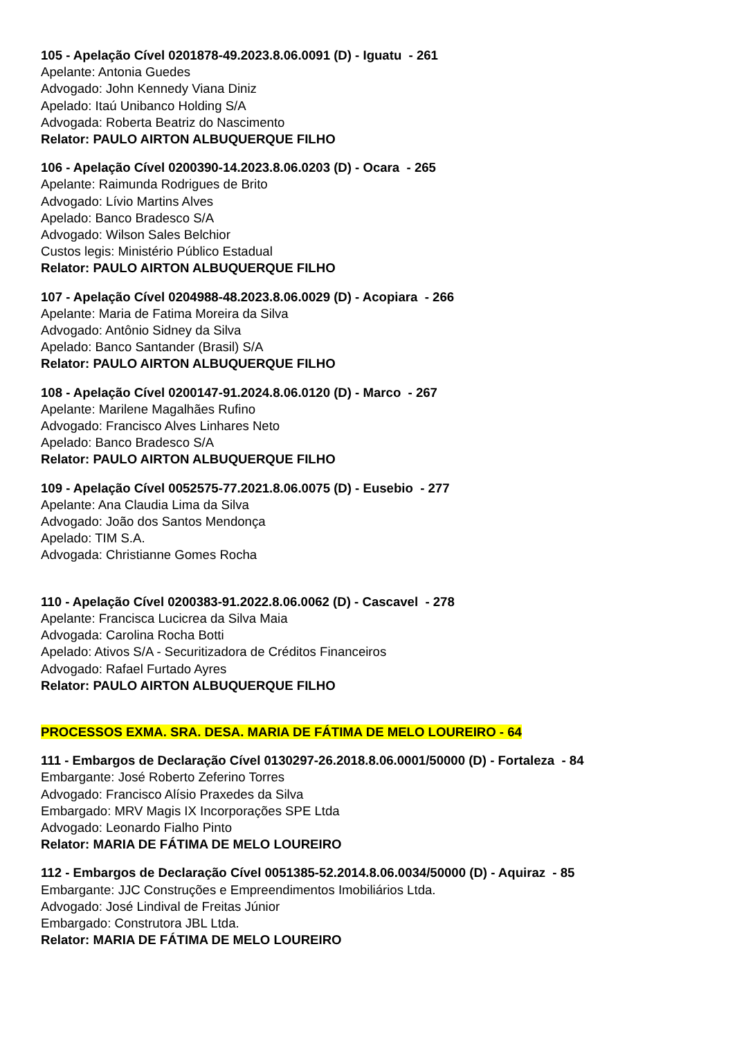105 - Apelação Cível 0201878-49.2023.8.06.0091 (D) - Iguatu - 261
Apelante: Antonia Guedes
Advogado: John Kennedy Viana Diniz
Apelado: Itaú Unibanco Holding S/A
Advogada: Roberta Beatriz do Nascimento
Relator: PAULO AIRTON ALBUQUERQUE FILHO
106 - Apelação Cível 0200390-14.2023.8.06.0203 (D) - Ocara - 265
Apelante: Raimunda Rodrigues de Brito
Advogado: Lívio Martins Alves
Apelado: Banco Bradesco S/A
Advogado: Wilson Sales Belchior
Custos legis: Ministério Público Estadual
Relator: PAULO AIRTON ALBUQUERQUE FILHO
107 - Apelação Cível 0204988-48.2023.8.06.0029 (D) - Acopiara - 266
Apelante: Maria de Fatima Moreira da Silva
Advogado: Antônio Sidney da Silva
Apelado: Banco Santander (Brasil) S/A
Relator: PAULO AIRTON ALBUQUERQUE FILHO
108 - Apelação Cível 0200147-91.2024.8.06.0120 (D) - Marco - 267
Apelante: Marilene Magalhães Rufino
Advogado: Francisco Alves Linhares Neto
Apelado: Banco Bradesco S/A
Relator: PAULO AIRTON ALBUQUERQUE FILHO
109 - Apelação Cível 0052575-77.2021.8.06.0075 (D) - Eusebio - 277
Apelante: Ana Claudia Lima da Silva
Advogado: João dos Santos Mendonça
Apelado: TIM S.A.
Advogada: Christianne Gomes Rocha
110 - Apelação Cível 0200383-91.2022.8.06.0062 (D) - Cascavel - 278
Apelante: Francisca Lucicrea da Silva Maia
Advogada: Carolina Rocha Botti
Apelado: Ativos S/A - Securitizadora de Créditos Financeiros
Advogado: Rafael Furtado Ayres
Relator: PAULO AIRTON ALBUQUERQUE FILHO
PROCESSOS EXMA. SRA. DESA. MARIA DE FÁTIMA DE MELO LOUREIRO - 64
111 - Embargos de Declaração Cível 0130297-26.2018.8.06.0001/50000 (D) - Fortaleza - 84
Embargante: José Roberto Zeferino Torres
Advogado: Francisco Alísio Praxedes da Silva
Embargado: MRV Magis IX Incorporações SPE Ltda
Advogado: Leonardo Fialho Pinto
Relator: MARIA DE FÁTIMA DE MELO LOUREIRO
112 - Embargos de Declaração Cível 0051385-52.2014.8.06.0034/50000 (D) - Aquiraz - 85
Embargante: JJC Construções e Empreendimentos Imobiliários Ltda.
Advogado: José Lindival de Freitas Júnior
Embargado: Construtora JBL Ltda.
Relator: MARIA DE FÁTIMA DE MELO LOUREIRO